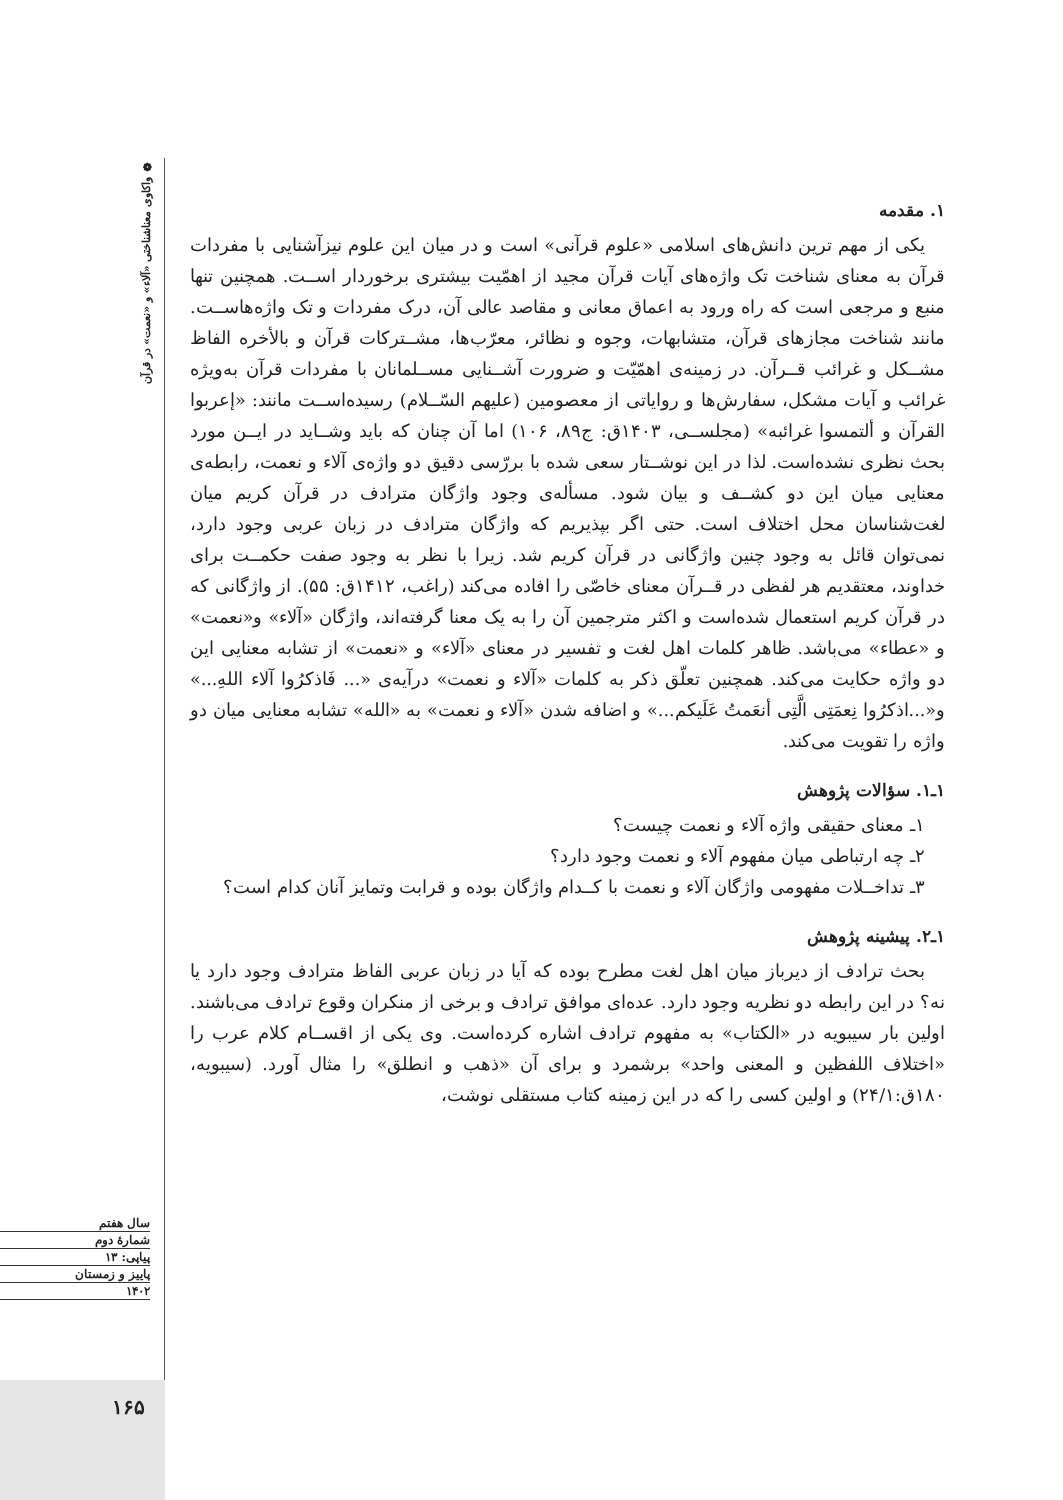❁ واکاوی معناشناختی «آلاء» و «نعمت» در قرآن
۱. مقدمه
یکی از مهم ترین دانش‌های اسلامی «علوم قرآنی» است و در میان این علوم نیزآشنایی با مفردات قرآن به معنای شناخت تک واژه‌های آیات قرآن مجید از اهمّیت بیشتری برخوردار اســت. همچنین تنها منبع و مرجعی است که راه ورود به اعماق معانی و مقاصد عالی آن، درک مفردات و تک واژه‌هاســت. مانند شناخت مجازهای قرآن، متشابهات، وجوه و نظائر، معرّب‌ها، مشــترکات قرآن و بالأخره الفاظ مشــکل و غرائب قــرآن. در زمینه‌ی اهمّیّت و ضرورت آشــنایی مســلمانان با مفردات قرآن به‌ویژه غرائب و آیات مشکل، سفارش‌ها و روایاتی از معصومین (علیهم السّــلام) رسیده‌اســت مانند: «إعربوا القرآن و ألتمسوا غرائبه» (مجلســی، ۱۴۰۳ق: ج۸۹، ۱۰۶) اما آن چنان که باید وشــاید در ایــن مورد بحث نظری نشده‌است. لذا در این نوشــتار سعی شده با بررّسی دقیق دو واژه‌ی آلاء و نعمت، رابطه‌ی معنایی میان این دو کشــف و بیان شود. مسأله‌ی وجود واژگان مترادف در قرآن کریم میان لغت‌شناسان محل اختلاف است. حتی اگر بپذیریم که واژگان مترادف در زبان عربی وجود دارد، نمی‌توان قائل به وجود چنین واژگانی در قرآن کریم شد. زیرا با نظر به وجود صفت حکمــت برای خداوند، معتقدیم هر لفظی در قــرآن معنای خاصّی را افاده می‌کند (راغب، ۱۴۱۲ق: ۵۵). از واژگانی که در قرآن کریم استعمال شده‌است و اکثر مترجمین آن را به یک معنا گرفته‌اند، واژگان «آلاء» و«نعمت» و «عطاء» می‌باشد. ظاهر کلمات اهل لغت و تفسیر در معنای «آلاء» و «نعمت» از تشابه معنایی این دو واژه حکایت می‌کند. همچنین تعلّق ذکر به کلمات «آلاء و نعمت» درآیه‌ی «... فَاذکرُوا آلاء اللهِ...» و«...اذکرُوا نِعمَتِی الَّتِی أنعَمتُ عَلَیکم...» و اضافه شدن «آلاء و نعمت» به «الله» تشابه معنایی میان دو واژه را تقویت می‌کند.
۱ـ۱. سؤالات پژوهش
۱ـ معنای حقیقی واژه آلاء و نعمت چیست؟
۲ـ چه ارتباطی میان مفهوم آلاء و نعمت وجود دارد؟
۳ـ تداخــلات مفهومی واژگان آلاء و نعمت با کــدام واژگان بوده و قرابت وتمایز آنان کدام است؟
۱ـ۲. پیشینه پژوهش
بحث ترادف از دیرباز میان اهل لغت مطرح بوده که آیا در زبان عربی الفاظ مترادف وجود دارد یا نه؟ در این رابطه دو نظریه وجود دارد. عده‌ای موافق ترادف و برخی از منکران وقوع ترادف می‌باشند. اولین بار سیبویه در «الکتاب» به مفهوم ترادف اشاره کرده‌است. وی یکی از اقســام کلام عرب را «اختلاف اللفظین و المعنی واحد» برشمرد و برای آن «ذهب و انطلق» را مثال آورد. (سیبویه، ۱۸۰ق:۲۴/۱) و اولین کسی را که در این زمینه کتاب مستقلی نوشت،
سال هفتم
شمارهٔ دوم
پیاپی: ۱۳
پاییز و زمستان
۱۴۰۲
۱۶۵